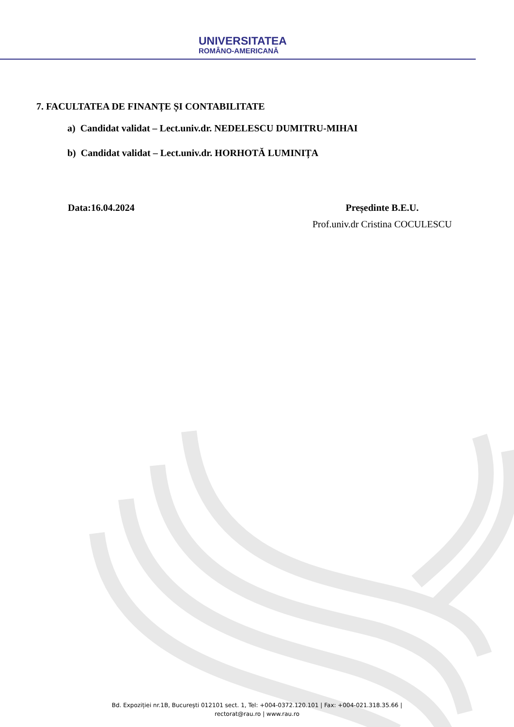UNIVERSITATEA
ROMÂNO-AMERICANĂ
7. FACULTATEA DE FINANȚE ȘI CONTABILITATE
a) Candidat validat – Lect.univ.dr. NEDELESCU DUMITRU-MIHAI
b) Candidat validat – Lect.univ.dr. HORHOTĂ LUMINIȚA
Data:16.04.2024 Președinte B.E.U.
Prof.univ.dr Cristina COCULESCU
Bd. Expoziției nr.1B, București 012101 sect. 1, Tel: +004-0372.120.101 | Fax: +004-021.318.35.66 |
rectorat@rau.ro | www.rau.ro